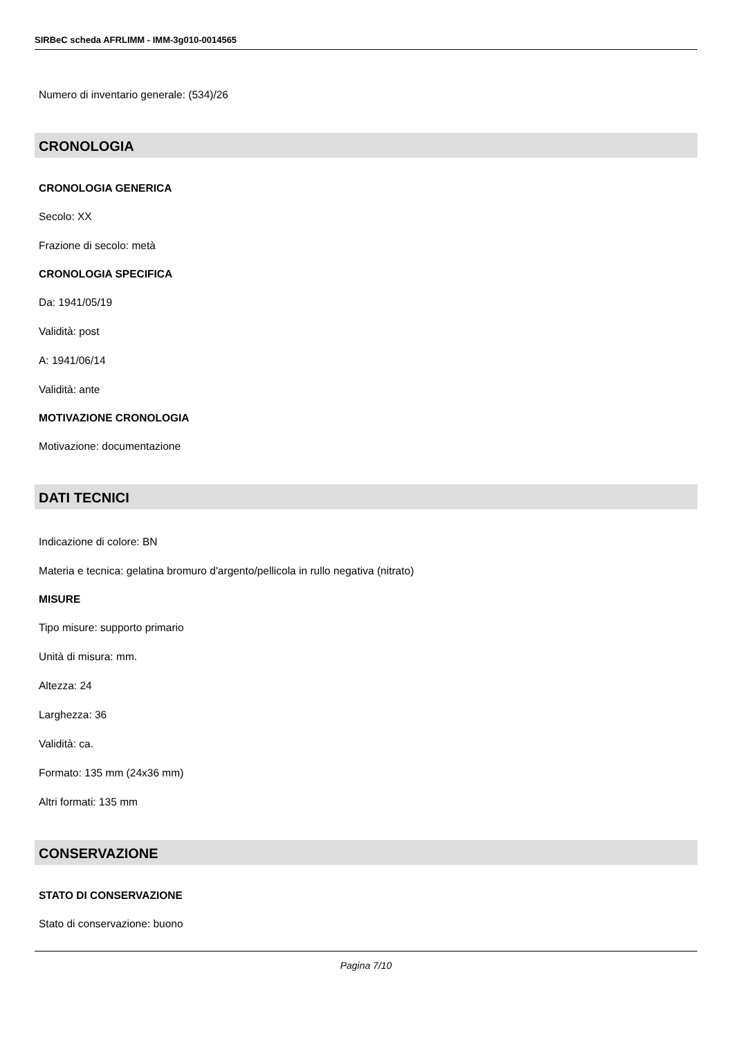SIRBeC scheda AFRLIMM - IMM-3g010-0014565
Numero di inventario generale: (534)/26
CRONOLOGIA
CRONOLOGIA GENERICA
Secolo: XX
Frazione di secolo: metà
CRONOLOGIA SPECIFICA
Da: 1941/05/19
Validità: post
A: 1941/06/14
Validità: ante
MOTIVAZIONE CRONOLOGIA
Motivazione: documentazione
DATI TECNICI
Indicazione di colore: BN
Materia e tecnica: gelatina bromuro d'argento/pellicola in rullo negativa (nitrato)
MISURE
Tipo misure: supporto primario
Unità di misura: mm.
Altezza: 24
Larghezza: 36
Validità: ca.
Formato: 135 mm (24x36 mm)
Altri formati: 135 mm
CONSERVAZIONE
STATO DI CONSERVAZIONE
Stato di conservazione: buono
Pagina 7/10